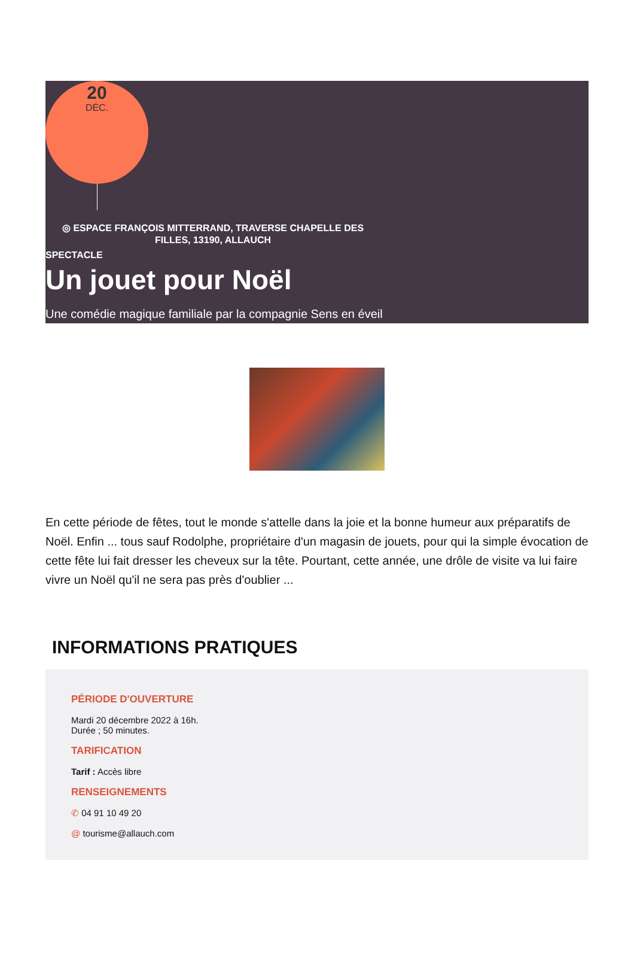20
DÉC.
◎ ESPACE FRANÇOIS MITTERRAND, TRAVERSE CHAPELLE DES FILLES, 13190, ALLAUCH
SPECTACLE
Un jouet pour Noël
Une comédie magique familiale par la compagnie Sens en éveil
En cette période de fêtes, tout le monde s'attelle dans la joie et la bonne humeur aux préparatifs de Noël. Enfin ... tous sauf Rodolphe, propriétaire d'un magasin de jouets, pour qui la simple évocation de cette fête lui fait dresser les cheveux sur la tête. Pourtant, cette année, une drôle de visite va lui faire vivre un Noël qu'il ne sera pas près d'oublier ...
INFORMATIONS PRATIQUES
PÉRIODE D'OUVERTURE
Mardi 20 décembre 2022 à 16h.
Durée ; 50 minutes.
TARIFICATION
Tarif : Accès libre
RENSEIGNEMENTS
✆ 04 91 10 49 20
@ tourisme@allauch.com